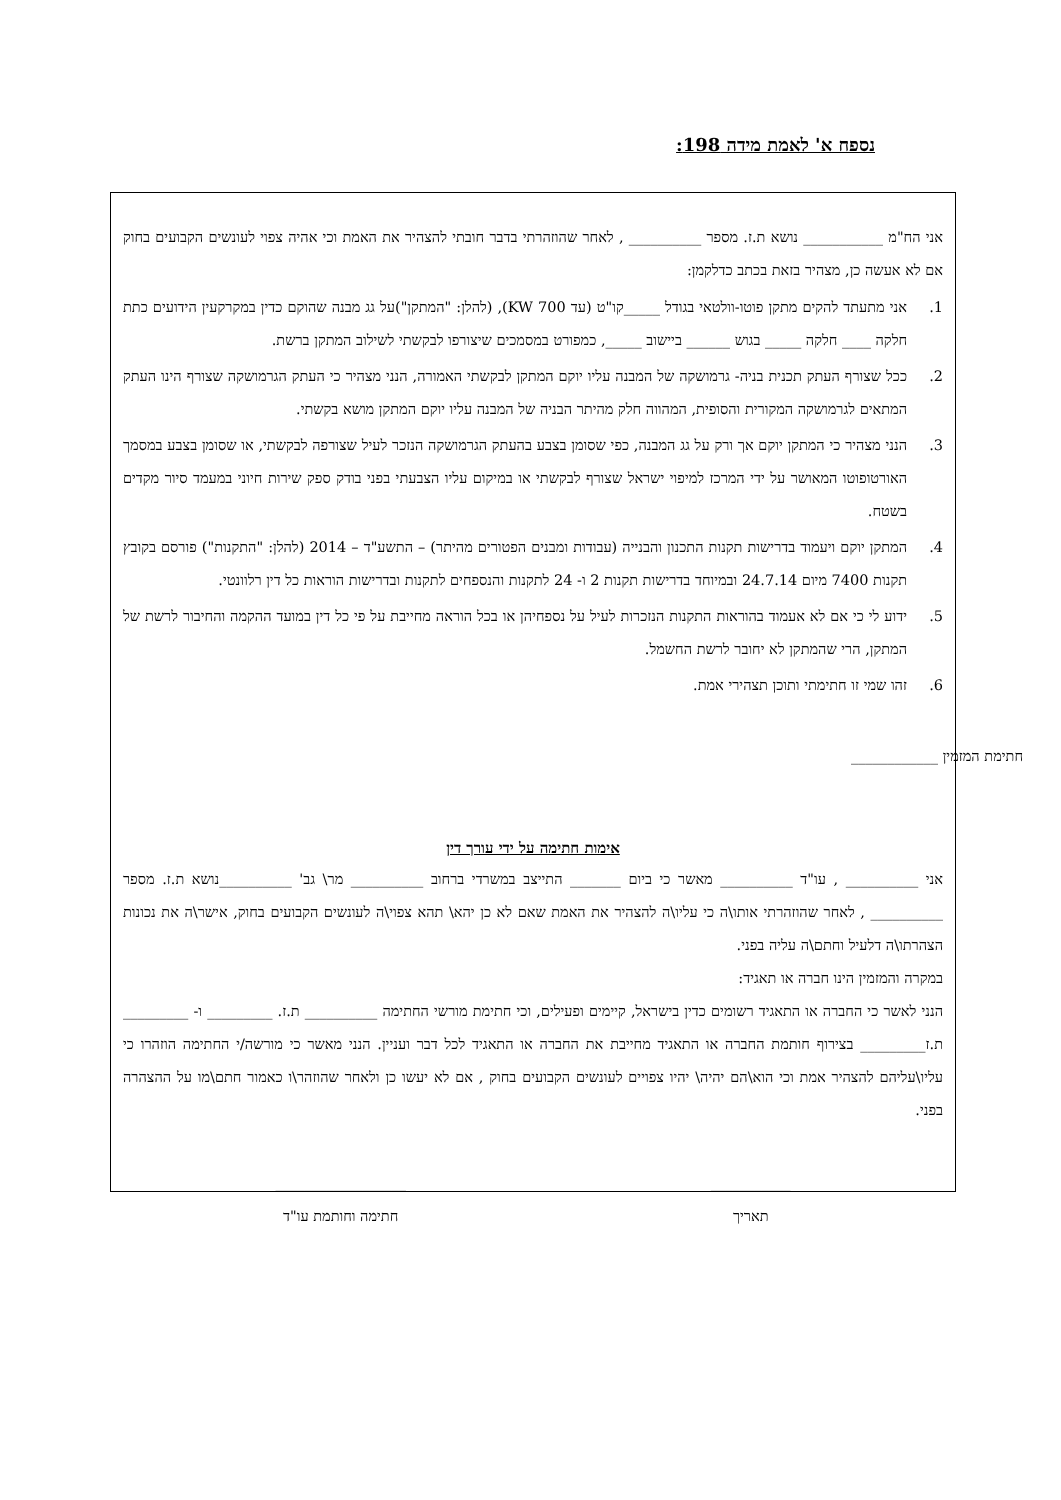נספח א' לאמת מידה 198:
אני הח"מ ___________ נושא ת.ז. מספר __________ , לאחר שהוזהרתי בדבר חובתי להצהיר את האמת וכי אהיה צפוי לעונשים הקבועים בחוק אם לא אעשה כן, מצהיר בזאת בכתב כדלקמן:
1. אני מתעתד להקים מתקן פוטו-וולטאי בגודל _____קו"ט (עד 700 KW), (להלן: "המתקן")על גג מבנה שהוקם כדין במקרקעין הידועים כתת חלקה ____ חלקה _____ בגוש ______ ביישוב _____, כמפורט במסמכים שיצורפו לבקשתי לשילוב המתקן ברשת.
2. ככל שצורף העתק תכנית בניה- גרמושקה של המבנה עליו יוקם המתקן לבקשתי האמורה, הנני מצהיר כי העתק הגרמושקה שצורף הינו העתק המתאים לגרמושקה המקורית והסופית, המהווה חלק מהיתר הבניה של המבנה עליו יוקם המתקן מושא בקשתי.
3. הנני מצהיר כי המתקן יוקם אך ורק על גג המבנה, כפי שסומן בצבע בהעתק הגרמושקה הנזכר לעיל שצורפה לבקשתי, או שסומן בצבע במסמך האורטופוטו המאושר על ידי המרכז למיפוי ישראל שצורף לבקשתי או במיקום עליו הצבעתי בפני בודק ספק שירות חיוני במעמד סיור מקדים בשטח.
4. המתקן יוקם ויעמוד בדרישות תקנות התכנון והבנייה (עבודות ומבנים הפטורים מהיתר) – התשע"ד – 2014 (להלן: "התקנות") פורסם בקובץ תקנות 7400 מיום 24.7.14 ובמיוחד בדרישות תקנות 2 ו- 24 לתקנות והנספחים לתקנות ובדרישות הוראות כל דין רלוונטי.
5. ידוע לי כי אם לא אעמוד בהוראות התקנות הנזכרות לעיל על נספחיהן או בכל הוראה מחייבת על פי כל דין במועד ההקמה והחיבור לרשת של המתקן, הרי שהמתקן לא יחובר לרשת החשמל.
6. זהו שמי זו חתימתי ותוכן תצהירי אמת.
חתימת המזמין ____________
אימות חתימה על ידי עורך דין
אני __________ , עו"ד __________ מאשר כי ביום _______ התייצב במשרדי ברחוב __________ מר\ גב' __________נושא ת.ז. מספר __________ , לאחר שהוזהרתי אותו\ה כי עליו\ה להצהיר את האמת שאם לא כן יהא\ תהא צפוי\ה לעונשים הקבועים בחוק, אישר\ה את נכונות הצהרתו\ה דלעיל וחתם\ה עליה בפני.
במקרה והמזמין הינו חברה או תאגיד:
הנני לאשר כי החברה או התאגיד רשומים כדין בישראל, קיימים ופעילים, וכי חתימת מורשי החתימה __________ ת.ז. _________ ו- _________ ת.ז_________ בצירוף חותמת החברה או התאגיד מחייבת את החברה או התאגיד לכל דבר ועניין. הנני מאשר כי מורשה/י החתימה הוזהרו כי עליו\עליהם להצהיר אמת וכי הוא\הם יהיה\ יהיו צפויים לעונשים הקבועים בחוק , אם לא יעשו כן ולאחר שהוזהר\ו כאמור חתם\מו על ההצהרה בפני.
___________
תאריך
__________________
חתימה וחותמת עו"ד